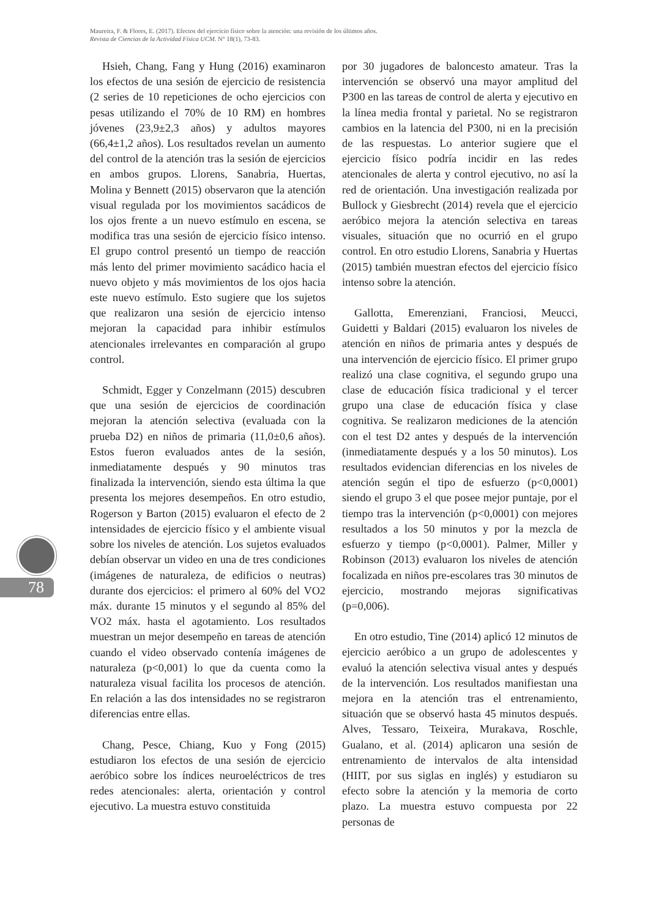Maureira, F. & Flores, E. (2017). Efectos del ejercicio físico sobre la atención: una revisión de los últimos años.
Revista de Ciencias de la Actividad Física UCM. N° 18(1), 73-83.
Hsieh, Chang, Fang y Hung (2016) examinaron los efectos de una sesión de ejercicio de resistencia (2 series de 10 repeticiones de ocho ejercicios con pesas utilizando el 70% de 10 RM) en hombres jóvenes (23,9±2,3 años) y adultos mayores (66,4±1,2 años). Los resultados revelan un aumento del control de la atención tras la sesión de ejercicios en ambos grupos. Llorens, Sanabria, Huertas, Molina y Bennett (2015) observaron que la atención visual regulada por los movimientos sacádicos de los ojos frente a un nuevo estímulo en escena, se modifica tras una sesión de ejercicio físico intenso. El grupo control presentó un tiempo de reacción más lento del primer movimiento sacádico hacia el nuevo objeto y más movimientos de los ojos hacia este nuevo estímulo. Esto sugiere que los sujetos que realizaron una sesión de ejercicio intenso mejoran la capacidad para inhibir estímulos atencionales irrelevantes en comparación al grupo control.
Schmidt, Egger y Conzelmann (2015) descubren que una sesión de ejercicios de coordinación mejoran la atención selectiva (evaluada con la prueba D2) en niños de primaria (11,0±0,6 años). Estos fueron evaluados antes de la sesión, inmediatamente después y 90 minutos tras finalizada la intervención, siendo esta última la que presenta los mejores desempeños. En otro estudio, Rogerson y Barton (2015) evaluaron el efecto de 2 intensidades de ejercicio físico y el ambiente visual sobre los niveles de atención. Los sujetos evaluados debían observar un video en una de tres condiciones (imágenes de naturaleza, de edificios o neutras) durante dos ejercicios: el primero al 60% del VO2 máx. durante 15 minutos y el segundo al 85% del VO2 máx. hasta el agotamiento. Los resultados muestran un mejor desempeño en tareas de atención cuando el video observado contenía imágenes de naturaleza (p<0,001) lo que da cuenta como la naturaleza visual facilita los procesos de atención. En relación a las dos intensidades no se registraron diferencias entre ellas.
Chang, Pesce, Chiang, Kuo y Fong (2015) estudiaron los efectos de una sesión de ejercicio aeróbico sobre los índices neuroeléctricos de tres redes atencionales: alerta, orientación y control ejecutivo. La muestra estuvo constituida
por 30 jugadores de baloncesto amateur. Tras la intervención se observó una mayor amplitud del P300 en las tareas de control de alerta y ejecutivo en la línea media frontal y parietal. No se registraron cambios en la latencia del P300, ni en la precisión de las respuestas. Lo anterior sugiere que el ejercicio físico podría incidir en las redes atencionales de alerta y control ejecutivo, no así la red de orientación. Una investigación realizada por Bullock y Giesbrecht (2014) revela que el ejercicio aeróbico mejora la atención selectiva en tareas visuales, situación que no ocurrió en el grupo control. En otro estudio Llorens, Sanabria y Huertas (2015) también muestran efectos del ejercicio físico intenso sobre la atención.
Gallotta, Emerenziani, Franciosi, Meucci, Guidetti y Baldari (2015) evaluaron los niveles de atención en niños de primaria antes y después de una intervención de ejercicio físico. El primer grupo realizó una clase cognitiva, el segundo grupo una clase de educación física tradicional y el tercer grupo una clase de educación física y clase cognitiva. Se realizaron mediciones de la atención con el test D2 antes y después de la intervención (inmediatamente después y a los 50 minutos). Los resultados evidencian diferencias en los niveles de atención según el tipo de esfuerzo (p<0,0001) siendo el grupo 3 el que posee mejor puntaje, por el tiempo tras la intervención (p<0,0001) con mejores resultados a los 50 minutos y por la mezcla de esfuerzo y tiempo (p<0,0001). Palmer, Miller y Robinson (2013) evaluaron los niveles de atención focalizada en niños pre-escolares tras 30 minutos de ejercicio, mostrando mejoras significativas (p=0,006).
En otro estudio, Tine (2014) aplicó 12 minutos de ejercicio aeróbico a un grupo de adolescentes y evaluó la atención selectiva visual antes y después de la intervención. Los resultados manifiestan una mejora en la atención tras el entrenamiento, situación que se observó hasta 45 minutos después. Alves, Tessaro, Teixeira, Murakava, Roschle, Gualano, et al. (2014) aplicaron una sesión de entrenamiento de intervalos de alta intensidad (HIIT, por sus siglas en inglés) y estudiaron su efecto sobre la atención y la memoria de corto plazo. La muestra estuvo compuesta por 22 personas de
78